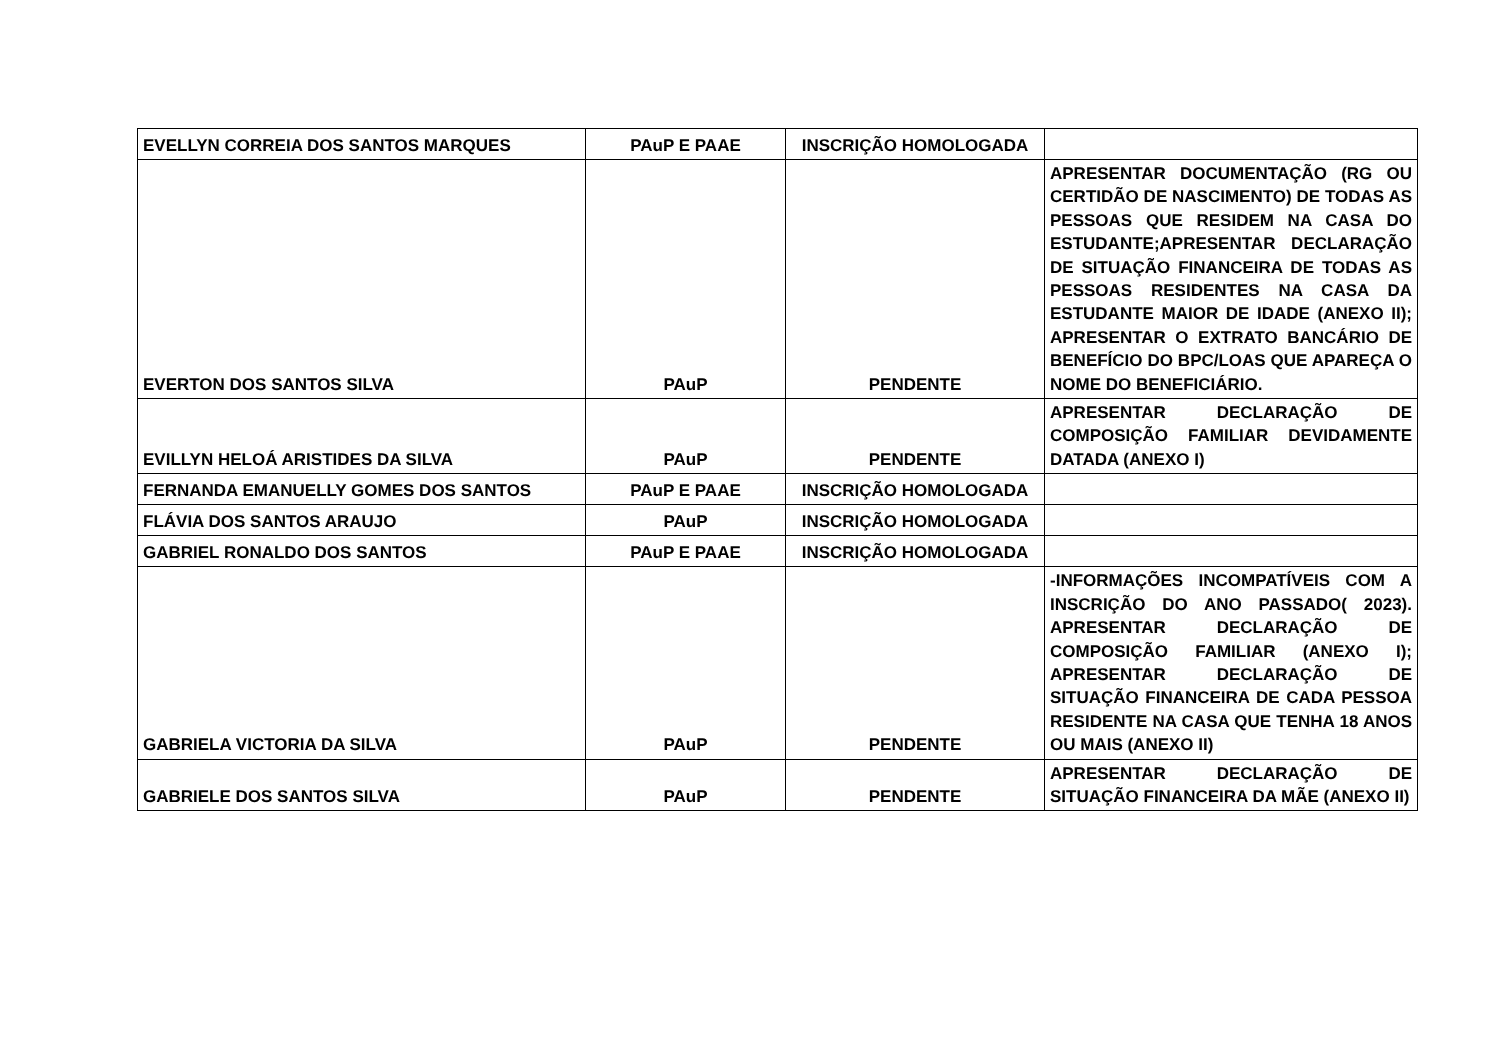| EVELLYN CORREIA DOS SANTOS MARQUES | PAuP E PAAE | INSCRIÇÃO HOMOLOGADA | |
| EVERTON DOS SANTOS SILVA | PAuP | PENDENTE | APRESENTAR DOCUMENTAÇÃO (RG OU CERTIDÃO DE NASCIMENTO) DE TODAS AS PESSOAS QUE RESIDEM NA CASA DO ESTUDANTE;APRESENTAR DECLARAÇÃO DE SITUAÇÃO FINANCEIRA DE TODAS AS PESSOAS RESIDENTES NA CASA DA ESTUDANTE MAIOR DE IDADE (ANEXO II); APRESENTAR O EXTRATO BANCÁRIO DE BENEFÍCIO DO BPC/LOAS QUE APAREÇA O NOME DO BENEFICIÁRIO. |
| EVILLYN HELOÁ ARISTIDES DA SILVA | PAuP | PENDENTE | APRESENTAR DECLARAÇÃO DE COMPOSIÇÃO FAMILIAR DEVIDAMENTE DATADA (ANEXO I) |
| FERNANDA EMANUELLY GOMES DOS SANTOS | PAuP E PAAE | INSCRIÇÃO HOMOLOGADA | |
| FLÁVIA DOS SANTOS ARAUJO | PAuP | INSCRIÇÃO HOMOLOGADA | |
| GABRIEL RONALDO DOS SANTOS | PAuP E PAAE | INSCRIÇÃO HOMOLOGADA | |
| GABRIELA VICTORIA DA SILVA | PAuP | PENDENTE | -INFORMAÇÕES INCOMPATÍVEIS COM A INSCRIÇÃO DO ANO PASSADO( 2023). APRESENTAR DECLARAÇÃO DE COMPOSIÇÃO FAMILIAR (ANEXO I); APRESENTAR DECLARAÇÃO DE SITUAÇÃO FINANCEIRA DE CADA PESSOA RESIDENTE NA CASA QUE TENHA 18 ANOS OU MAIS (ANEXO II) |
| GABRIELE DOS SANTOS SILVA | PAuP | PENDENTE | APRESENTAR DECLARAÇÃO DE SITUAÇÃO FINANCEIRA DA MÃE (ANEXO II) |